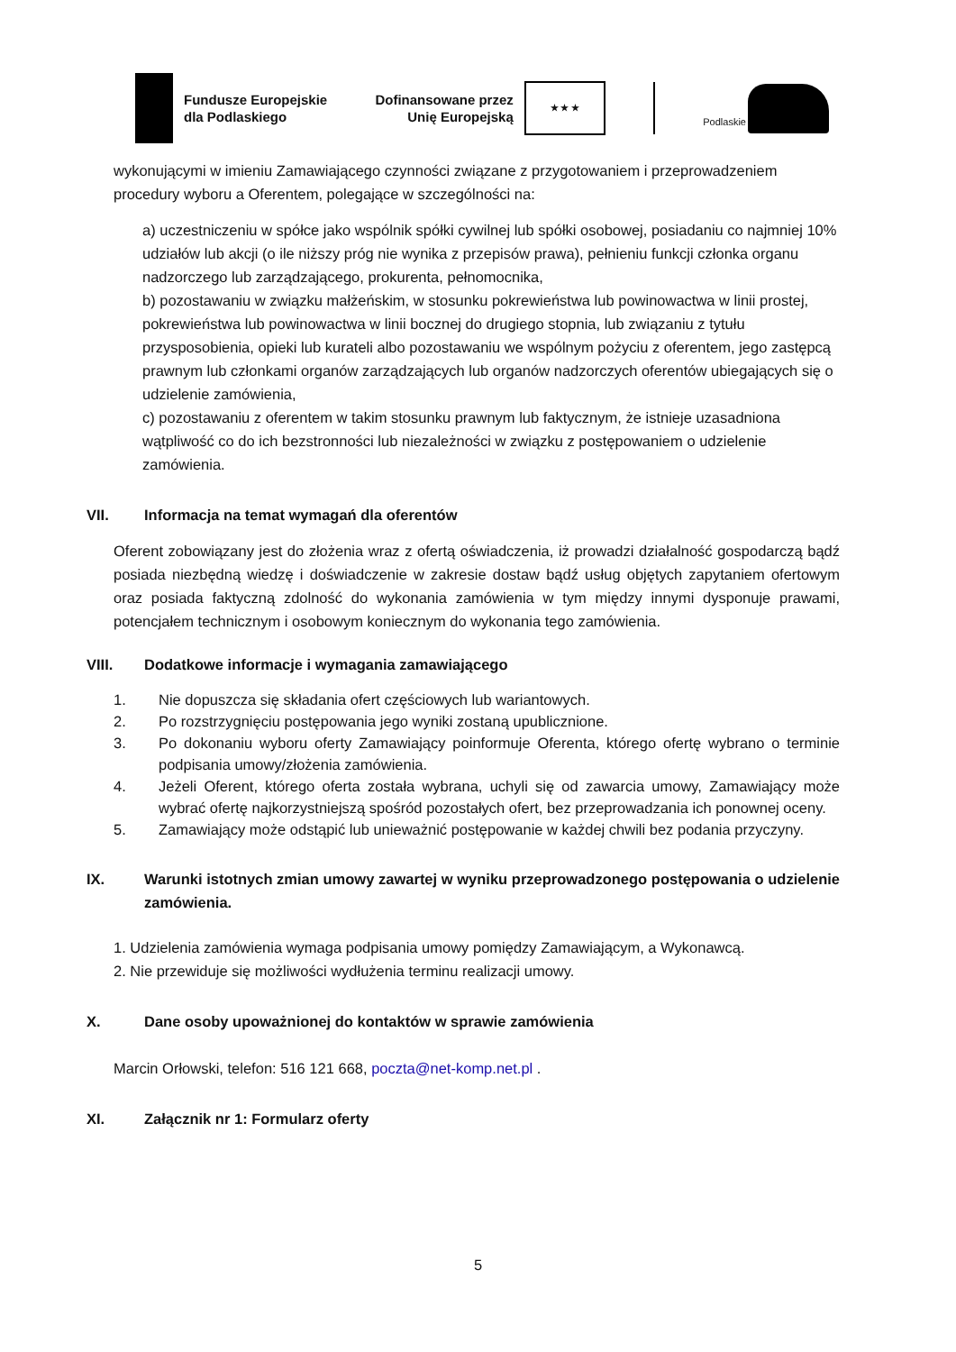Fundusze Europejskie
dla Podlaskiego
Dofinansowane przez
Unię Europejską
★ ★ ★
Podlaskie
wykonującymi w imieniu Zamawiającego czynności związane z przygotowaniem i przeprowadzeniem procedury wyboru a Oferentem, polegające w szczególności na:
a) uczestniczeniu w spółce jako wspólnik spółki cywilnej lub spółki osobowej, posiadaniu co najmniej 10% udziałów lub akcji (o ile niższy próg nie wynika z przepisów prawa), pełnieniu funkcji członka organu nadzorczego lub zarządzającego, prokurenta, pełnomocnika,
b) pozostawaniu w związku małżeńskim, w stosunku pokrewieństwa lub powinowactwa w linii prostej, pokrewieństwa lub powinowactwa w linii bocznej do drugiego stopnia, lub związaniu z tytułu przysposobienia, opieki lub kurateli albo pozostawaniu we wspólnym pożyciu z oferentem, jego zastępcą prawnym lub członkami organów zarządzających lub organów nadzorczych oferentów ubiegających się o udzielenie zamówienia,
c) pozostawaniu z oferentem w takim stosunku prawnym lub faktycznym, że istnieje uzasadniona wątpliwość co do ich bezstronności lub niezależności w związku z postępowaniem o udzielenie zamówienia.
VII. Informacja na temat wymagań dla oferentów
Oferent zobowiązany jest do złożenia wraz z ofertą oświadczenia, iż prowadzi działalność gospodarczą bądź posiada niezbędną wiedzę i doświadczenie w zakresie dostaw bądź usług objętych zapytaniem ofertowym oraz posiada faktyczną zdolność do wykonania zamówienia w tym między innymi dysponuje prawami, potencjałem technicznym i osobowym koniecznym do wykonania tego zamówienia.
VIII. Dodatkowe informacje i wymagania zamawiającego
1. Nie dopuszcza się składania ofert częściowych lub wariantowych.
2. Po rozstrzygnięciu postępowania jego wyniki zostaną upublicznione.
3. Po dokonaniu wyboru oferty Zamawiający poinformuje Oferenta, którego ofertę wybrano o terminie podpisania umowy/złożenia zamówienia.
4. Jeżeli Oferent, którego oferta została wybrana, uchyli się od zawarcia umowy, Zamawiający może wybrać ofertę najkorzystniejszą spośród pozostałych ofert, bez przeprowadzania ich ponownej oceny.
5. Zamawiający może odstąpić lub unieważnić postępowanie w każdej chwili bez podania przyczyny.
IX. Warunki istotnych zmian umowy zawartej w wyniku przeprowadzonego postępowania o udzielenie zamówienia.
1. Udzielenia zamówienia wymaga podpisania umowy pomiędzy Zamawiającym, a Wykonawcą.
2. Nie przewiduje się możliwości wydłużenia terminu realizacji umowy.
X. Dane osoby upoważnionej do kontaktów w sprawie zamówienia
Marcin Orłowski, telefon: 516 121 668, poczta@net-komp.net.pl .
XI. Załącznik nr 1: Formularz oferty
5